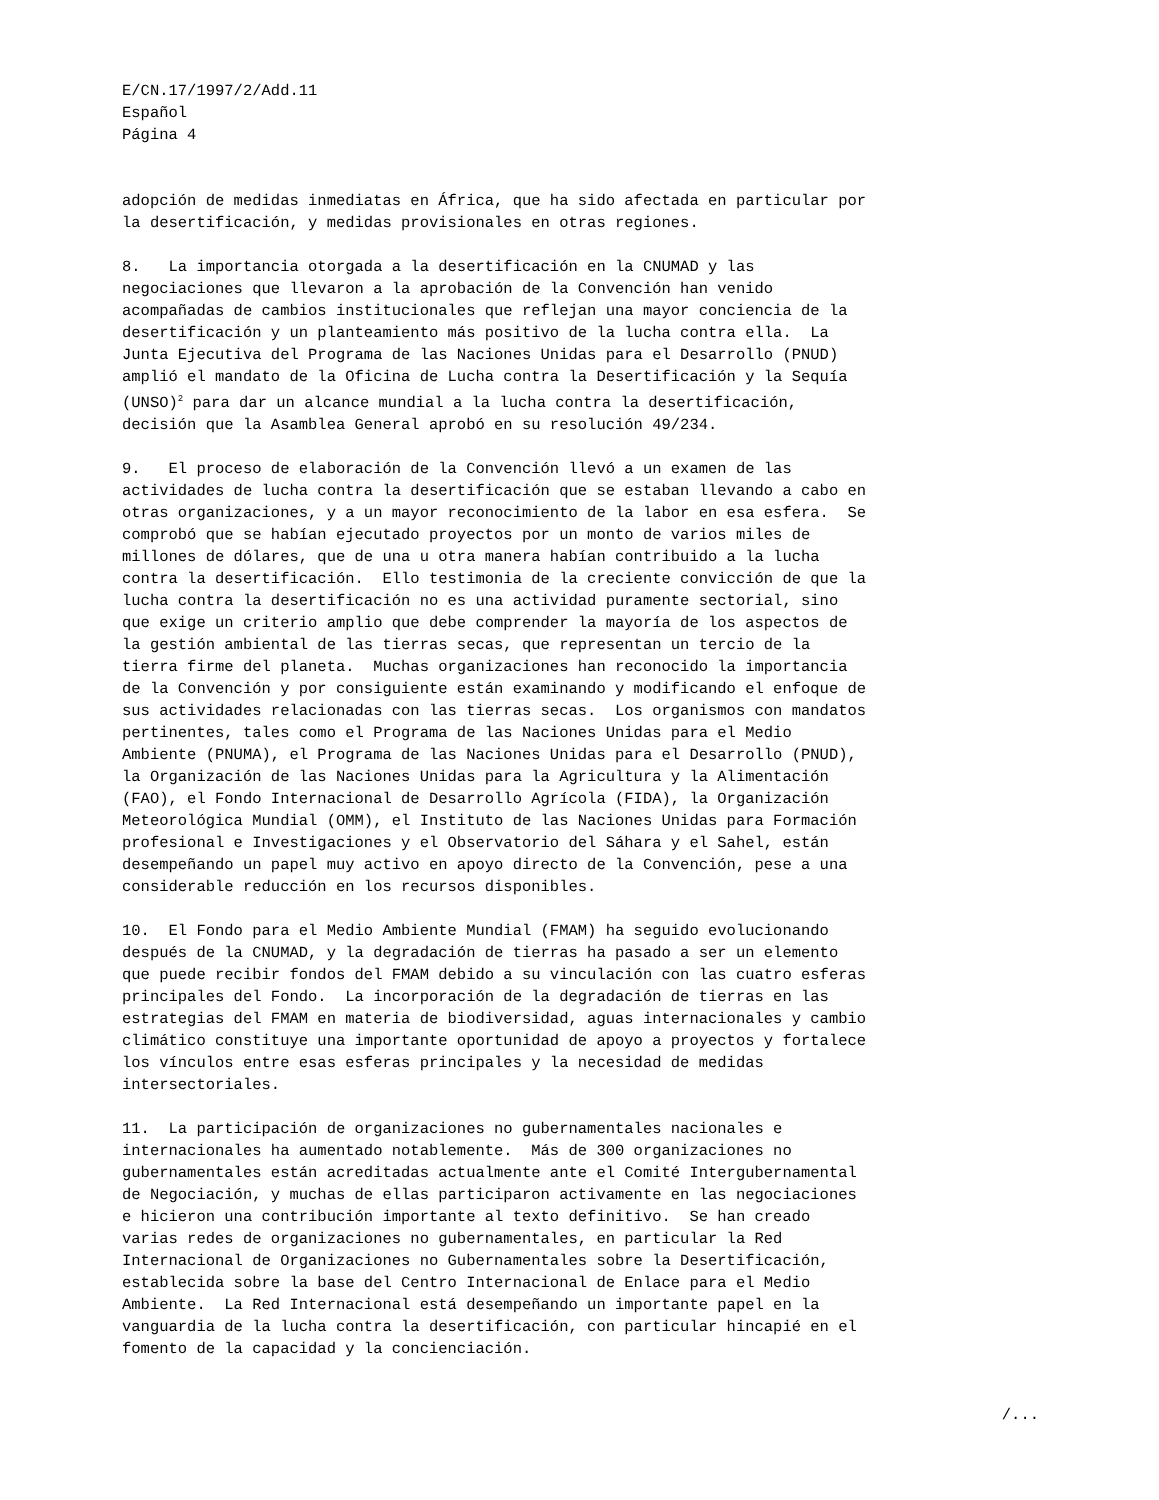E/CN.17/1997/2/Add.11 Español Página 4
adopción de medidas inmediatas en África, que ha sido afectada en particular por la desertificación, y medidas provisionales en otras regiones.
8. La importancia otorgada a la desertificación en la CNUMAD y las negociaciones que llevaron a la aprobación de la Convención han venido acompañadas de cambios institucionales que reflejan una mayor conciencia de la desertificación y un planteamiento más positivo de la lucha contra ella. La Junta Ejecutiva del Programa de las Naciones Unidas para el Desarrollo (PNUD) amplió el mandato de la Oficina de Lucha contra la Desertificación y la Sequía (UNSO)<sup>2</sup> para dar un alcance mundial a la lucha contra la desertificación, decisión que la Asamblea General aprobó en su resolución 49/234.
9. El proceso de elaboración de la Convención llevó a un examen de las actividades de lucha contra la desertificación que se estaban llevando a cabo en otras organizaciones, y a un mayor reconocimiento de la labor en esa esfera. Se comprobó que se habían ejecutado proyectos por un monto de varios miles de millones de dólares, que de una u otra manera habían contribuido a la lucha contra la desertificación. Ello testimonia de la creciente convicción de que la lucha contra la desertificación no es una actividad puramente sectorial, sino que exige un criterio amplio que debe comprender la mayoría de los aspectos de la gestión ambiental de las tierras secas, que representan un tercio de la tierra firme del planeta. Muchas organizaciones han reconocido la importancia de la Convención y por consiguiente están examinando y modificando el enfoque de sus actividades relacionadas con las tierras secas. Los organismos con mandatos pertinentes, tales como el Programa de las Naciones Unidas para el Medio Ambiente (PNUMA), el Programa de las Naciones Unidas para el Desarrollo (PNUD), la Organización de las Naciones Unidas para la Agricultura y la Alimentación (FAO), el Fondo Internacional de Desarrollo Agrícola (FIDA), la Organización Meteorológica Mundial (OMM), el Instituto de las Naciones Unidas para Formación profesional e Investigaciones y el Observatorio del Sáhara y el Sahel, están desempeñando un papel muy activo en apoyo directo de la Convención, pese a una considerable reducción en los recursos disponibles.
10. El Fondo para el Medio Ambiente Mundial (FMAM) ha seguido evolucionando después de la CNUMAD, y la degradación de tierras ha pasado a ser un elemento que puede recibir fondos del FMAM debido a su vinculación con las cuatro esferas principales del Fondo. La incorporación de la degradación de tierras en las estrategias del FMAM en materia de biodiversidad, aguas internacionales y cambio climático constituye una importante oportunidad de apoyo a proyectos y fortalece los vínculos entre esas esferas principales y la necesidad de medidas intersectoriales.
11. La participación de organizaciones no gubernamentales nacionales e internacionales ha aumentado notablemente. Más de 300 organizaciones no gubernamentales están acreditadas actualmente ante el Comité Intergubernamental de Negociación, y muchas de ellas participaron activamente en las negociaciones e hicieron una contribución importante al texto definitivo. Se han creado varias redes de organizaciones no gubernamentales, en particular la Red Internacional de Organizaciones no Gubernamentales sobre la Desertificación, establecida sobre la base del Centro Internacional de Enlace para el Medio Ambiente. La Red Internacional está desempeñando un importante papel en la vanguardia de la lucha contra la desertificación, con particular hincapié en el fomento de la capacidad y la concienciación.
/...